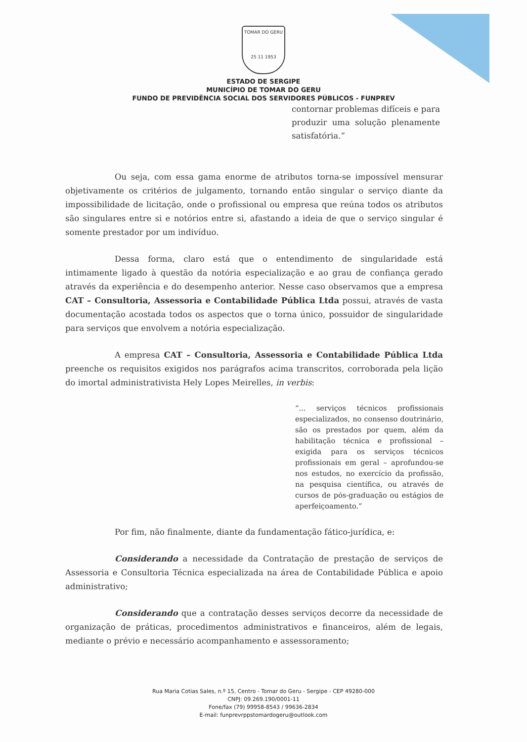TOMAR DO GERU
25 11 1953
ESTADO DE SERGIPE
MUNICÍPIO DE TOMAR DO GERU
FUNDO DE PREVIDÊNCIA SOCIAL DOS SERVIDORES PÚBLICOS - FUNPREV
contornar problemas difíceis e para produzir uma solução plenamente satisfatória.”
Ou seja, com essa gama enorme de atributos torna-se impossível mensurar objetivamente os critérios de julgamento, tornando então singular o serviço diante da impossibilidade de licitação, onde o profissional ou empresa que reúna todos os atributos são singulares entre si e notórios entre si, afastando a ideia de que o serviço singular é somente prestador por um indivíduo.
Dessa forma, claro está que o entendimento de singularidade está intimamente ligado à questão da notória especialização e ao grau de confiança gerado através da experiência e do desempenho anterior. Nesse caso observamos que a empresa CAT – Consultoria, Assessoria e Contabilidade Pública Ltda possui, através de vasta documentação acostada todos os aspectos que o torna único, possuidor de singularidade para serviços que envolvem a notória especialização.
A empresa CAT – Consultoria, Assessoria e Contabilidade Pública Ltda preenche os requisitos exigidos nos parágrafos acima transcritos, corroborada pela lição do imortal administrativista Hely Lopes Meirelles, in verbis:
“... serviços técnicos profissionais especializados, no consenso doutrinário, são os prestados por quem, além da habilitação técnica e profissional – exigida para os serviços técnicos profissionais em geral – aprofundou-se nos estudos, no exercício da profissão, na pesquisa científica, ou através de cursos de pós-graduação ou estágios de aperfeiçoamento.”
Por fim, não finalmente, diante da fundamentação fático-jurídica, e:
Considerando a necessidade da Contratação de prestação de serviços de Assessoria e Consultoria Técnica especializada na área de Contabilidade Pública e apoio administrativo;
Considerando que a contratação desses serviços decorre da necessidade de organização de práticas, procedimentos administrativos e financeiros, além de legais, mediante o prévio e necessário acompanhamento e assessoramento;
Rua Maria Cotias Sales, n.º 15, Centro - Tomar do Geru - Sergipe - CEP 49280-000
CNPJ: 09.269.190/0001-11
Fone/fax (79) 99958-8543 / 99636-2834
E-mail: funprevrppstomardogeru@outlook.com